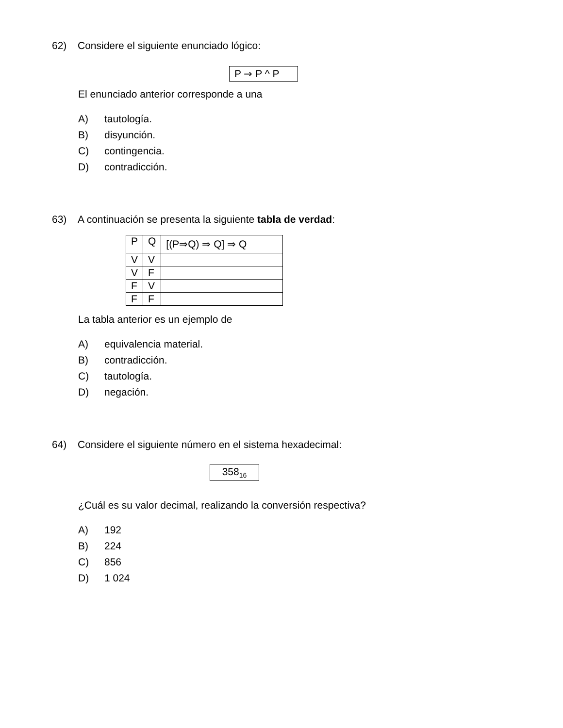62) Considere el siguiente enunciado lógico:
P ⇒ P ^ P
El enunciado anterior corresponde a una
A) tautología.
B) disyunción.
C) contingencia.
D) contradicción.
63) A continuación se presenta la siguiente tabla de verdad:
| P | Q | [(P⇒Q) ⇒ Q] ⇒ Q |
| V | V | |
| V | F | |
| F | V | |
| F | F | |
La tabla anterior es un ejemplo de
A) equivalencia material.
B) contradicción.
C) tautología.
D) negación.
64) Considere el siguiente número en el sistema hexadecimal:
358<sub>16</sub>
¿Cuál es su valor decimal, realizando la conversión respectiva?
A) 192
B) 224
C) 856
D) 1 024